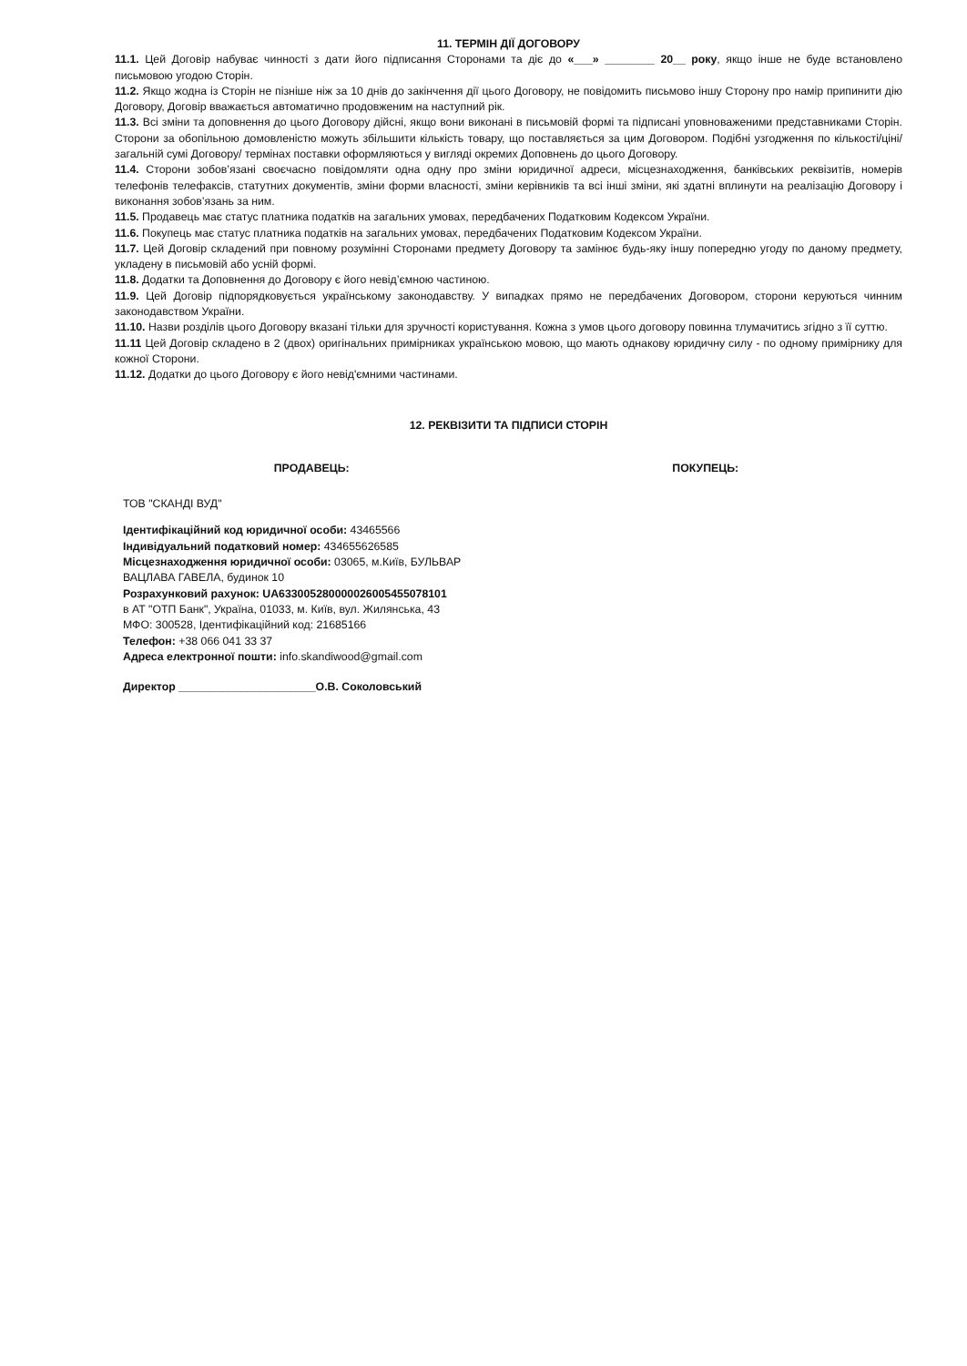11. ТЕРМІН ДІЇ ДОГОВОРУ
11.1. Цей Договір набуває чинності з дати його підписання Сторонами та діє до «___» ________ 20__ року, якщо інше не буде встановлено письмовою угодою Сторін.
11.2. Якщо жодна із Сторін не пізніше ніж за 10 днів до закінчення дії цього Договору, не повідомить письмово іншу Сторону про намір припинити дію Договору, Договір вважається автоматично продовженим на наступний рік.
11.3. Всі зміни та доповнення до цього Договору дійсні, якщо вони виконані в письмовій формі та підписані уповноваженими представниками Сторін. Сторони за обопільною домовленістю можуть збільшити кількість товару, що поставляється за цим Договором. Подібні узгодження по кількості/ціні/загальній сумі Договору/ термінах поставки оформляються у вигляді окремих Доповнень до цього Договору.
11.4. Сторони зобов’язані своєчасно повідомляти одна одну про зміни юридичної адреси, місцезнаходження, банківських реквізитів, номерів телефонів телефаксів, статутних документів, зміни форми власності, зміни керівників та всі інші зміни, які здатні вплинути на реалізацію Договору і виконання зобов’язань за ним.
11.5. Продавець має статус платника податків на загальних умовах, передбачених Податковим Кодексом України.
11.6. Покупець має статус платника податків на загальних умовах, передбачених Податковим Кодексом України.
11.7. Цей Договір складений при повному розумінні Сторонами предмету Договору та замінює будь-яку іншу попередню угоду по даному предмету, укладену в письмовій або усній формі.
11.8. Додатки та Доповнення до Договору є його невід’ємною частиною.
11.9. Цей Договір підпорядковується українському законодавству. У випадках прямо не передбачених Договором, сторони керуються чинним законодавством України.
11.10. Назви розділів цього Договору вказані тільки для зручності користування. Кожна з умов цього договору повинна тлумачитись згідно з її суттю.
11.11 Цей Договір складено в 2 (двох) оригінальних примірниках українською мовою, що мають однакову юридичну силу - по одному примірнику для кожної Сторони.
11.12. Додатки до цього Договору є його невід'ємними частинами.
12. РЕКВІЗИТИ ТА ПІДПИСИ СТОРІН
ПРОДАВЕЦЬ: ПОКУПЕЦЬ:
ТОВ "СКАНДІ ВУД"
Ідентифікаційний код юридичної особи: 43465566
Індивідуальний податковий номер: 434655626585
Місцезнаходження юридичної особи: 03065, м.Київ, БУЛЬВАР
ВАЦЛАВА ГАВЕЛА, будинок 10
Розрахунковий рахунок: UA633005280000026005455078101
в АТ "ОТП Банк", Україна, 01033, м. Київ, вул. Жилянська, 43
МФО: 300528, Ідентифікаційний код: 21685166
Телефон: +38 066 041 33 37
Адреса електронної пошти: info.skandiwood@gmail.com
Директор ______________________О.В. Соколовський